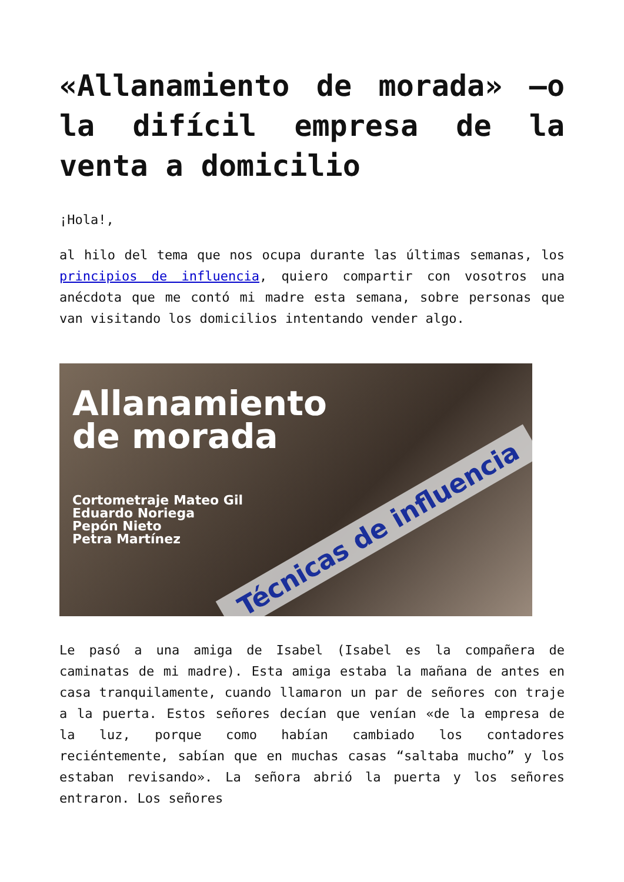«Allanamiento de morada» —o la difícil empresa de la venta a domicilio
¡Hola!,
al hilo del tema que nos ocupa durante las últimas semanas, los principios de influencia, quiero compartir con vosotros una anécdota que me contó mi madre esta semana, sobre personas que van visitando los domicilios intentando vender algo.
Allanamiento
de morada
Cortometraje Mateo Gil
Eduardo Noriega
Pepón Nieto
Petra Martínez
Técnicas de influencia
Le pasó a una amiga de Isabel (Isabel es la compañera de caminatas de mi madre). Esta amiga estaba la mañana de antes en casa tranquilamente, cuando llamaron un par de señores con traje a la puerta. Estos señores decían que venían «de la empresa de la luz, porque como habían cambiado los contadores reciéntemente, sabían que en muchas casas “saltaba mucho” y los estaban revisando». La señora abrió la puerta y los señores entraron. Los señores